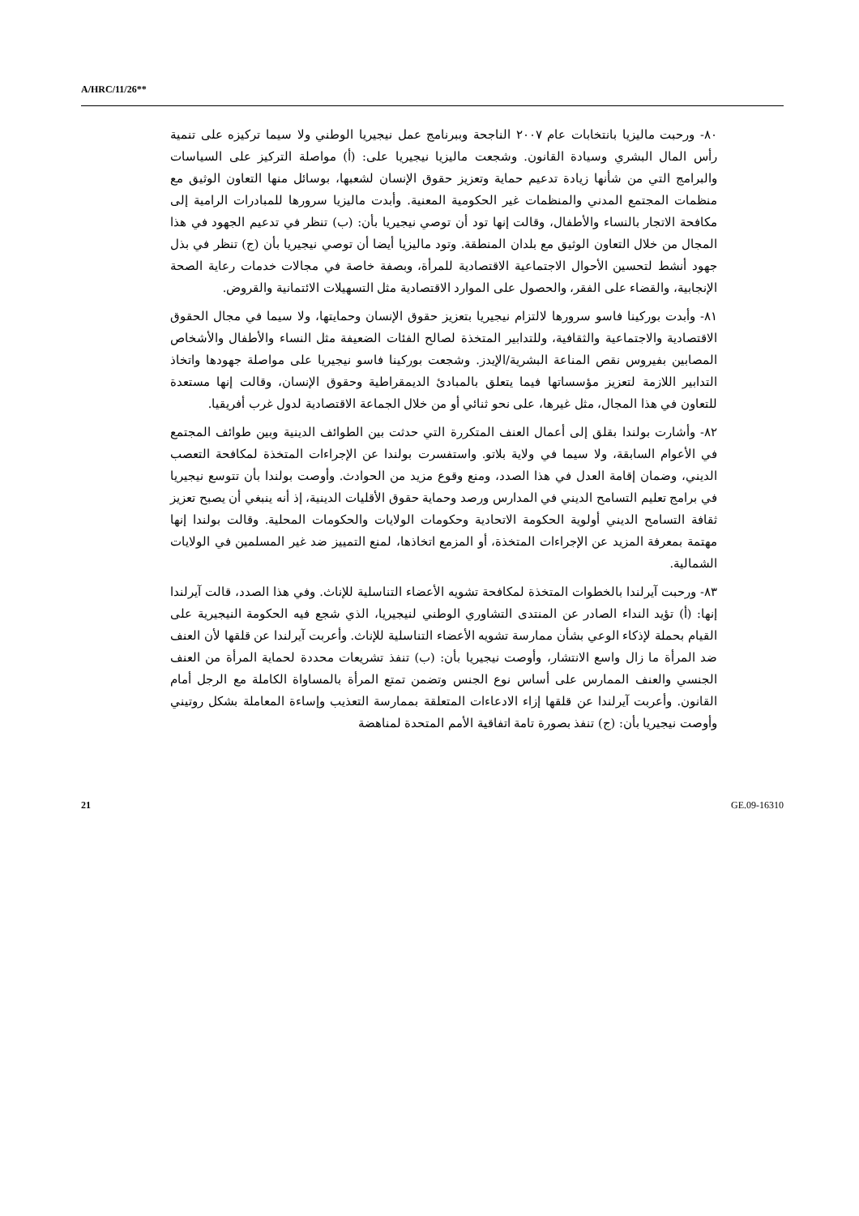A/HRC/11/26**
٨٠- ورحبت ماليزيا بانتخابات عام ٢٠٠٧ الناجحة وببرنامج عمل نيجيريا الوطني ولا سيما تركيزه على تنمية رأس المال البشري وسيادة القانون. وشجعت ماليزيا نيجيريا على: (أ) مواصلة التركيز على السياسات والبرامج التي من شأنها زيادة تدعيم حماية وتعزيز حقوق الإنسان لشعبها، بوسائل منها التعاون الوثيق مع منظمات المجتمع المدني والمنظمات غير الحكومية المعنية. وأبدت ماليزيا سرورها للمبادرات الرامية إلى مكافحة الاتجار بالنساء والأطفال، وقالت إنها تود أن توصي نيجيريا بأن: (ب) تنظر في تدعيم الجهود في هذا المجال من خلال التعاون الوثيق مع بلدان المنطقة. وتود ماليزيا أيضا أن توصي نيجيريا بأن (ج) تنظر في بذل جهود أنشط لتحسين الأحوال الاجتماعية الاقتصادية للمرأة، وبصفة خاصة في مجالات خدمات رعاية الصحة الإنجابية، والقضاء على الفقر، والحصول على الموارد الاقتصادية مثل التسهيلات الائتمانية والقروض.
٨١- وأبدت بوركينا فاسو سرورها لالتزام نيجيريا بتعزيز حقوق الإنسان وحمايتها، ولا سيما في مجال الحقوق الاقتصادية والاجتماعية والثقافية، وللتدابير المتخذة لصالح الفئات الضعيفة مثل النساء والأطفال والأشخاص المصابين بفيروس نقص المناعة البشرية/الإيدز. وشجعت بوركينا فاسو نيجيريا على مواصلة جهودها واتخاذ التدابير اللازمة لتعزيز مؤسساتها فيما يتعلق بالمبادئ الديمقراطية وحقوق الإنسان، وقالت إنها مستعدة للتعاون في هذا المجال، مثل غيرها، على نحو ثنائي أو من خلال الجماعة الاقتصادية لدول غرب أفريقيا.
٨٢- وأشارت بولندا بقلق إلى أعمال العنف المتكررة التي حدثت بين الطوائف الدينية وبين طوائف المجتمع في الأعوام السابقة، ولا سيما في ولاية بلاتو. واستفسرت بولندا عن الإجراءات المتخذة لمكافحة التعصب الديني، وضمان إقامة العدل في هذا الصدد، ومنع وقوع مزيد من الحوادث. وأوصت بولندا بأن تتوسع نيجيريا في برامج تعليم التسامح الديني في المدارس ورصد وحماية حقوق الأقليات الدينية، إذ أنه ينبغي أن يصبح تعزيز ثقافة التسامح الديني أولوية الحكومة الاتحادية وحكومات الولايات والحكومات المحلية. وقالت بولندا إنها مهتمة بمعرفة المزيد عن الإجراءات المتخذة، أو المزمع اتخاذها، لمنع التمييز ضد غير المسلمين في الولايات الشمالية.
٨٣- ورحبت آيرلندا بالخطوات المتخذة لمكافحة تشويه الأعضاء التناسلية للإناث. وفي هذا الصدد، قالت آيرلندا إنها: (أ) تؤيد النداء الصادر عن المنتدى التشاوري الوطني لنيجيريا، الذي شجع فيه الحكومة النيجيرية على القيام بحملة لإذكاء الوعي بشأن ممارسة تشويه الأعضاء التناسلية للإناث. وأعربت آيرلندا عن قلقها لأن العنف ضد المرأة ما زال واسع الانتشار، وأوصت نيجيريا بأن: (ب) تنفذ تشريعات محددة لحماية المرأة من العنف الجنسي والعنف الممارس على أساس نوع الجنس وتضمن تمتع المرأة بالمساواة الكاملة مع الرجل أمام القانون. وأعربت آيرلندا عن قلقها إزاء الادعاءات المتعلقة بممارسة التعذيب وإساءة المعاملة بشكل روتيني وأوصت نيجيريا بأن: (ج) تنفذ بصورة تامة اتفاقية الأمم المتحدة لمناهضة
21 GE.09-16310